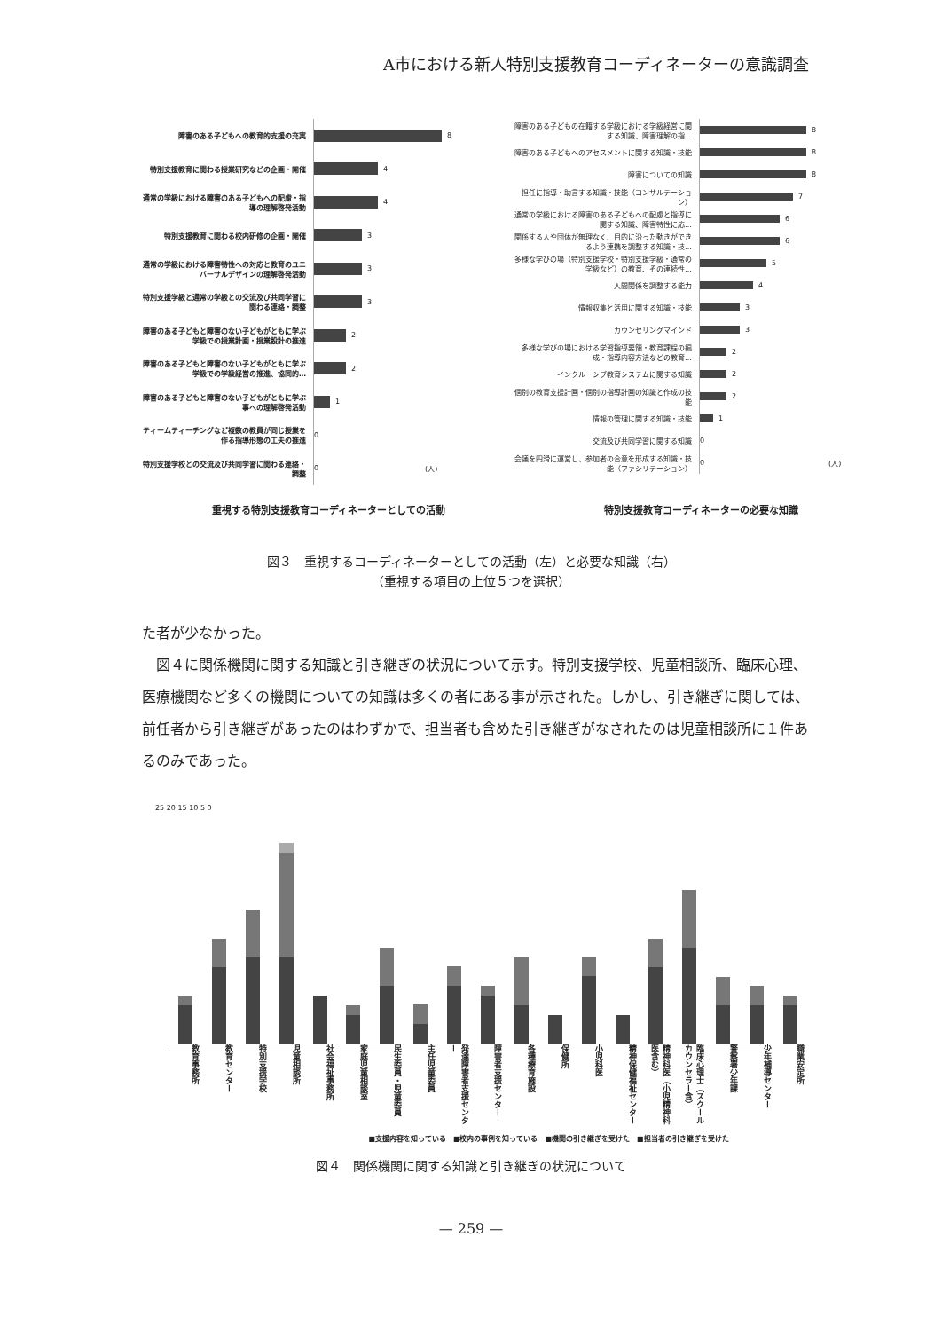A市における新人特別支援教育コーディネーターの意識調査
障害のある子どもへの教育的支援の充実
8
特別支援教育に関わる授業研究などの企画・開催
4
通常の学級における障害のある子どもへの配慮・指導の理解啓発活動
4
特別支援教育に関わる校内研修の企画・開催
3
通常の学級における障害特性への対応と教育のユニバーサルデザインの理解啓発活動
3
特別支援学級と通常の学級との交流及び共同学習に関わる連絡・調整
3
障害のある子どもと障害のない子どもがともに学ぶ学級での授業計画・授業設計の推進
2
障害のある子どもと障害のない子どもがともに学ぶ学級での学級経営の推進、協同的…
2
障害のある子どもと障害のない子どもがともに学ぶ事への理解啓発活動
1
ティームティーチングなど複数の教員が同じ授業を作る指導形態の工夫の推進
0
特別支援学校との交流及び共同学習に関わる連絡・調整
0 (人)
重視する特別支援教育コーディネーターとしての活動
障害のある子どもの在籍する学級における学級経営に関する知識、障害理解の指…
8
障害のある子どもへのアセスメントに関する知識・技能
8
障害についての知識
8
担任に指導・助言する知識・技能（コンサルテーション）
7
通常の学級における障害のある子どもへの配慮と指導に関する知識、障害特性に応…
6
関係する人や団体が無理なく、目的に沿った動きができるよう連携を調整する知識・技…
6
多様な学びの場（特別支援学校・特別支援学級・通常の学級など）の教育、その連続性…
5
人間関係を調整する能力
4
情報収集と活用に関する知識・技能
3
カウンセリングマインド
3
多様な学びの場における学習指導要領・教育課程の編成・指導内容方法などの教育…
2
インクルーシブ教育システムに関する知識
2
個別の教育支援計画・個別の指導計画の知識と作成の技能
2
情報の管理に関する知識・技能
1
交流及び共同学習に関する知識
0
会議を円滑に運営し、参加者の合意を形成する知識・技能（ファシリテーション）
0 (人)
特別支援教育コーディネーターの必要な知識
図３　重視するコーディネーターとしての活動（左）と必要な知識（右）
（重視する項目の上位５つを選択）
た者が少なかった。
　図４に関係機関に関する知識と引き継ぎの状況について示す。特別支援学校、児童相談所、臨床心理、医療機関など多くの機関についての知識は多くの者にある事が示された。しかし、引き継ぎに関しては、前任者から引き継ぎがあったのはわずかで、担当者も含めた引き継ぎがなされたのは児童相談所に１件あるのみであった。
25 20 15 10 5 0
教育事務所 教育センター 特別支援学校 児童相談所 社会福祉事務所 家庭児童相談室 民生委員・児童委員 主任児童委員 発達障害者支援センター 障害者支援センター 各種療育施設 保健所 小児科医 精神保健福祉センター 精神科医（小児精神科医含む） 臨床心理士（スクールカウンセラー含） 警察署少年課 少年補導センター 職業安定所
■支援内容を知っている　■校内の事例を知っている　■機関の引き継ぎを受けた　■担当者の引き継ぎを受けた
図４　関係機関に関する知識と引き継ぎの状況について
— 259 —